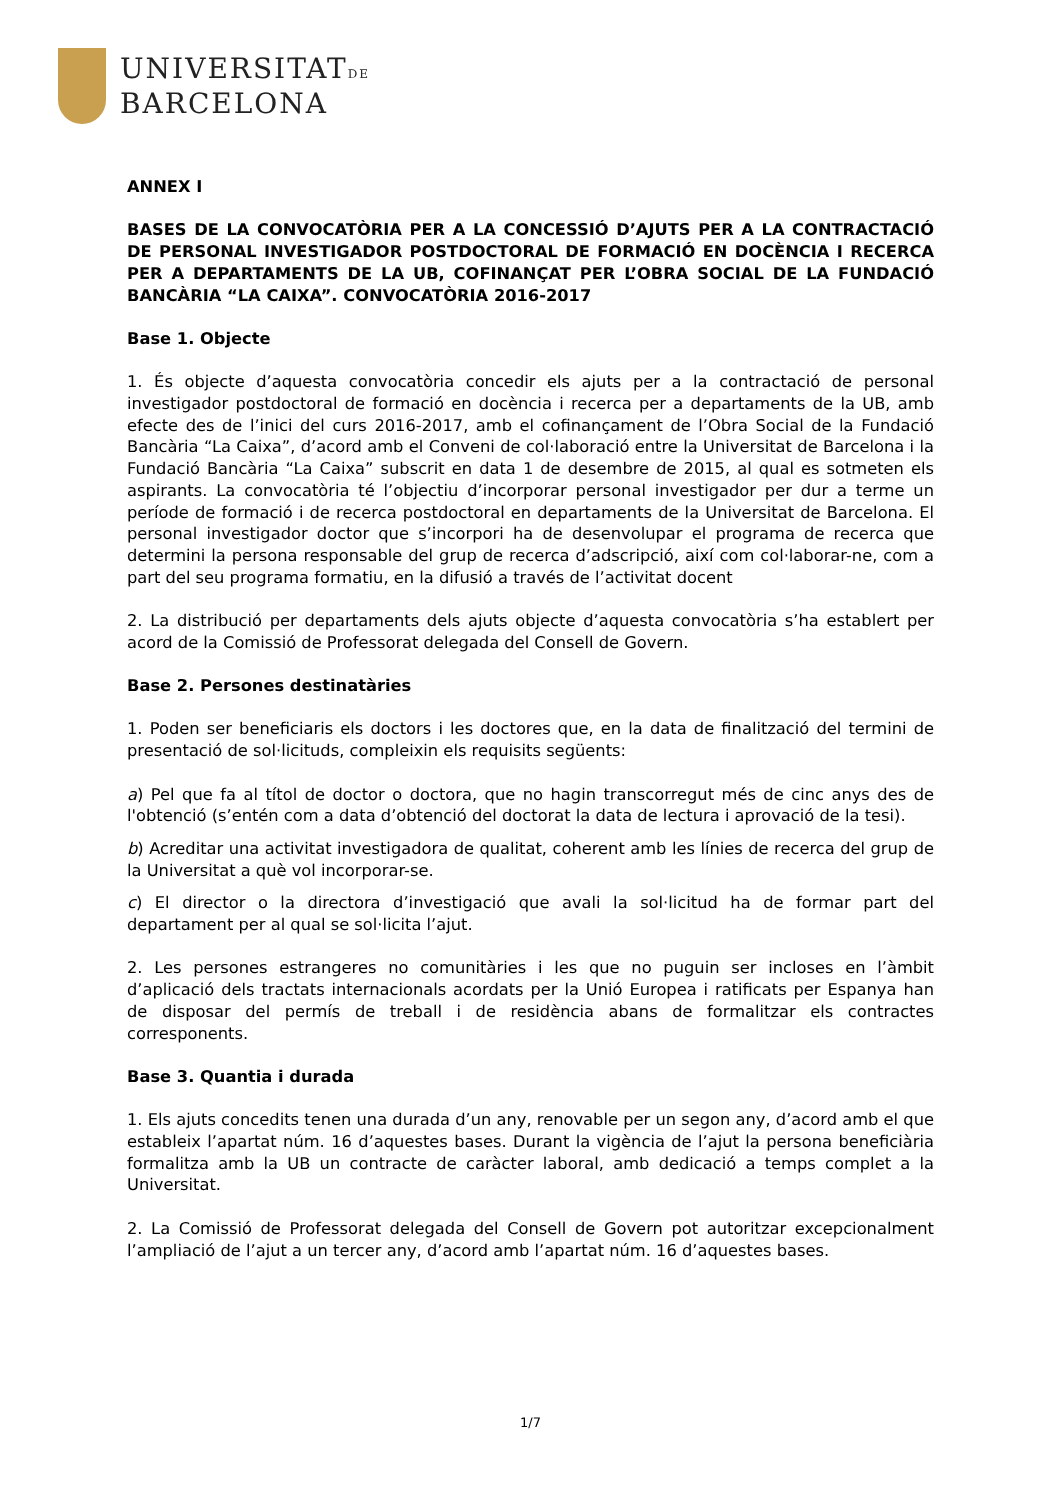UNIVERSITATDE
BARCELONA
ANNEX I
BASES DE LA CONVOCATÒRIA PER A LA CONCESSIÓ D’AJUTS PER A LA CONTRACTACIÓ DE PERSONAL INVESTIGADOR POSTDOCTORAL DE FORMACIÓ EN DOCÈNCIA I RECERCA PER A DEPARTAMENTS DE LA UB, COFINANÇAT PER L’OBRA SOCIAL DE LA FUNDACIÓ BANCÀRIA “LA CAIXA”. CONVOCATÒRIA 2016-2017
Base 1. Objecte
1. És objecte d’aquesta convocatòria concedir els ajuts per a la contractació de personal investigador postdoctoral de formació en docència i recerca per a departaments de la UB, amb efecte des de l’inici del curs 2016-2017, amb el cofinançament de l’Obra Social de la Fundació Bancària “La Caixa”, d’acord amb el Conveni de col·laboració entre la Universitat de Barcelona i la Fundació Bancària “La Caixa” subscrit en data 1 de desembre de 2015, al qual es sotmeten els aspirants. La convocatòria té l’objectiu d’incorporar personal investigador per dur a terme un període de formació i de recerca postdoctoral en departaments de la Universitat de Barcelona. El personal investigador doctor que s’incorpori ha de desenvolupar el programa de recerca que determini la persona responsable del grup de recerca d’adscripció, així com col·laborar-ne, com a part del seu programa formatiu, en la difusió a través de l’activitat docent
2. La distribució per departaments dels ajuts objecte d’aquesta convocatòria s’ha establert per acord de la Comissió de Professorat delegada del Consell de Govern.
Base 2. Persones destinatàries
1. Poden ser beneficiaris els doctors i les doctores que, en la data de finalització del termini de presentació de sol·licituds, compleixin els requisits següents:
a) Pel que fa al títol de doctor o doctora, que no hagin transcorregut més de cinc anys des de l'obtenció (s’entén com a data d’obtenció del doctorat la data de lectura i aprovació de la tesi).
b) Acreditar una activitat investigadora de qualitat, coherent amb les línies de recerca del grup de la Universitat a què vol incorporar-se.
c) El director o la directora d’investigació que avali la sol·licitud ha de formar part del departament per al qual se sol·licita l’ajut.
2. Les persones estrangeres no comunitàries i les que no puguin ser incloses en l’àmbit d’aplicació dels tractats internacionals acordats per la Unió Europea i ratificats per Espanya han de disposar del permís de treball i de residència abans de formalitzar els contractes corresponents.
Base 3. Quantia i durada
1. Els ajuts concedits tenen una durada d’un any, renovable per un segon any, d’acord amb el que estableix l’apartat núm. 16 d’aquestes bases. Durant la vigència de l’ajut la persona beneficiària formalitza amb la UB un contracte de caràcter laboral, amb dedicació a temps complet a la Universitat.
2. La Comissió de Professorat delegada del Consell de Govern pot autoritzar excepcionalment l’ampliació de l’ajut a un tercer any, d’acord amb l’apartat núm. 16 d’aquestes bases.
1/7